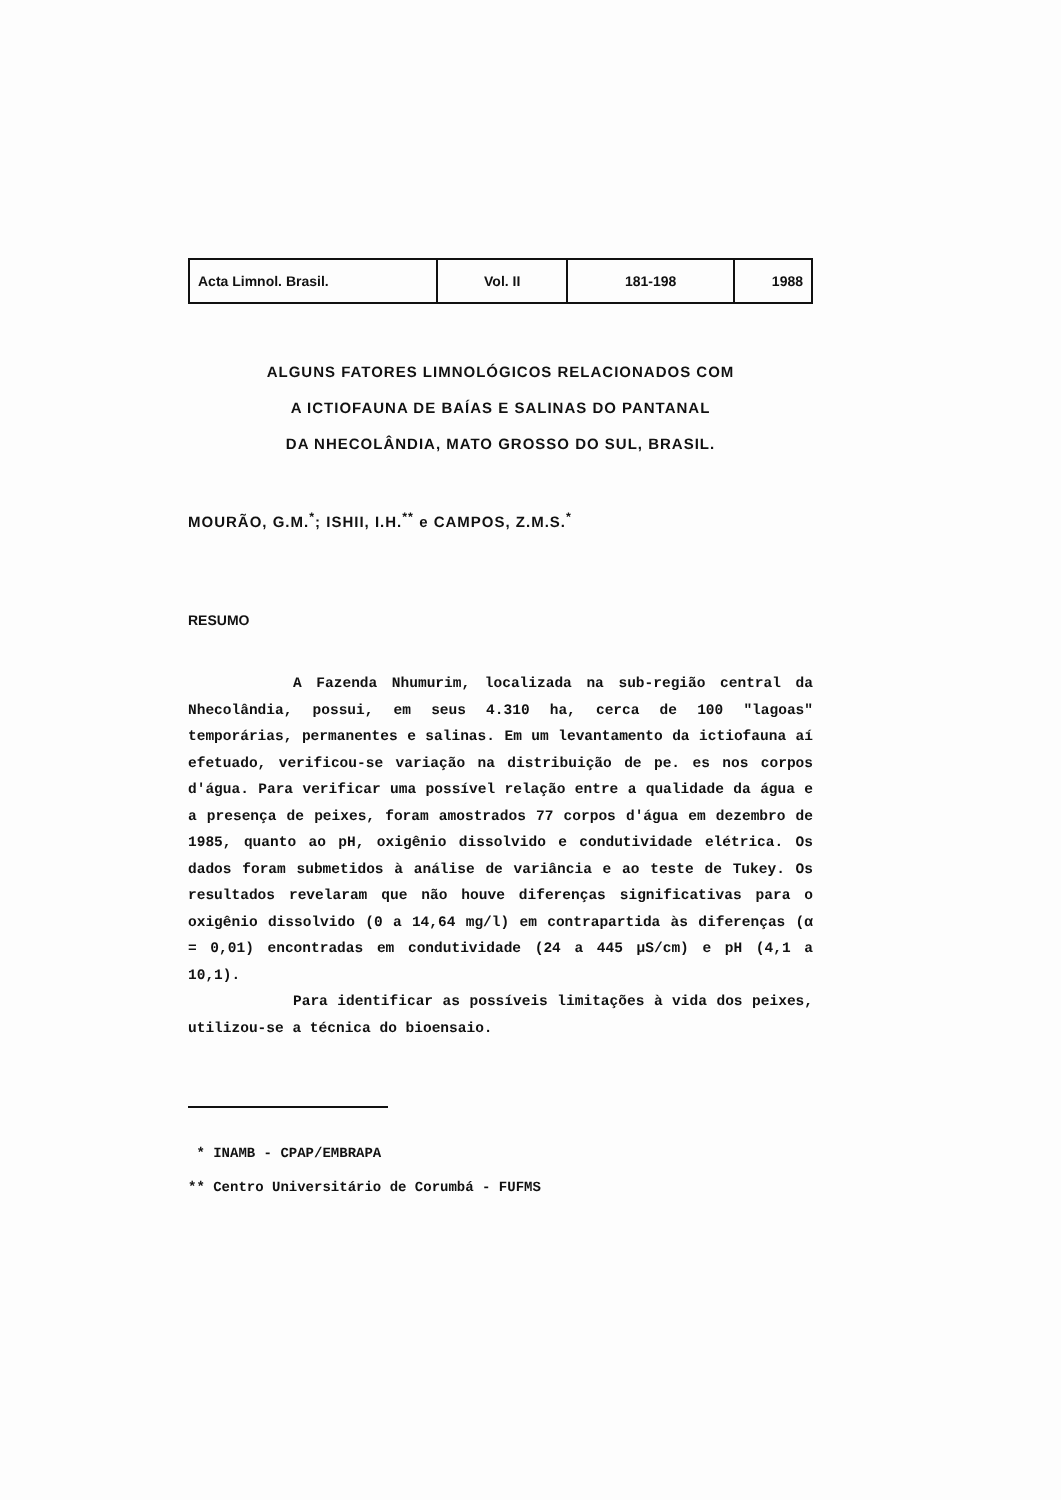| Acta Limnol. Brasil. | Vol. II | 181-198 | 1988 |
ALGUNS FATORES LIMNOLÓGICOS RELACIONADOS COM
A ICTIOFAUNA DE BAÍAS E SALINAS DO PANTANAL
DA NHECOLÂNDIA, MATO GROSSO DO SUL, BRASIL.
MOURÃO, G.M.<sup>*</sup>; ISHII, I.H.<sup>**</sup> e CAMPOS, Z.M.S.<sup>*</sup>
RESUMO
A Fazenda Nhumurim, localizada na sub-região central da Nhecolândia, possui, em seus 4.310 ha, cerca de 100 "lagoas" temporárias, permanentes e salinas. Em um levantamento da ictiofauna aí efetuado, verificou-se variação na distribuição de pe. es nos corpos d'água. Para verificar uma possível relação entre a qualidade da água e a presença de peixes, foram amostrados 77 corpos d'água em dezembro de 1985, quanto ao pH, oxigênio dissolvido e condutividade elétrica. Os dados foram submetidos à análise de variância e ao teste de Tukey. Os resultados revelaram que não houve diferenças significativas para o oxigênio dissolvido (0 a 14,64 mg/l) em contrapartida às diferenças (α = 0,01) encontradas em condutividade (24 a 445 µS/cm) e pH (4,1 a 10,1).
Para identificar as possíveis limitações à vida dos peixes, utilizou-se a técnica do bioensaio.
* INAMB - CPAP/EMBRAPA
** Centro Universitário de Corumbá - FUFMS